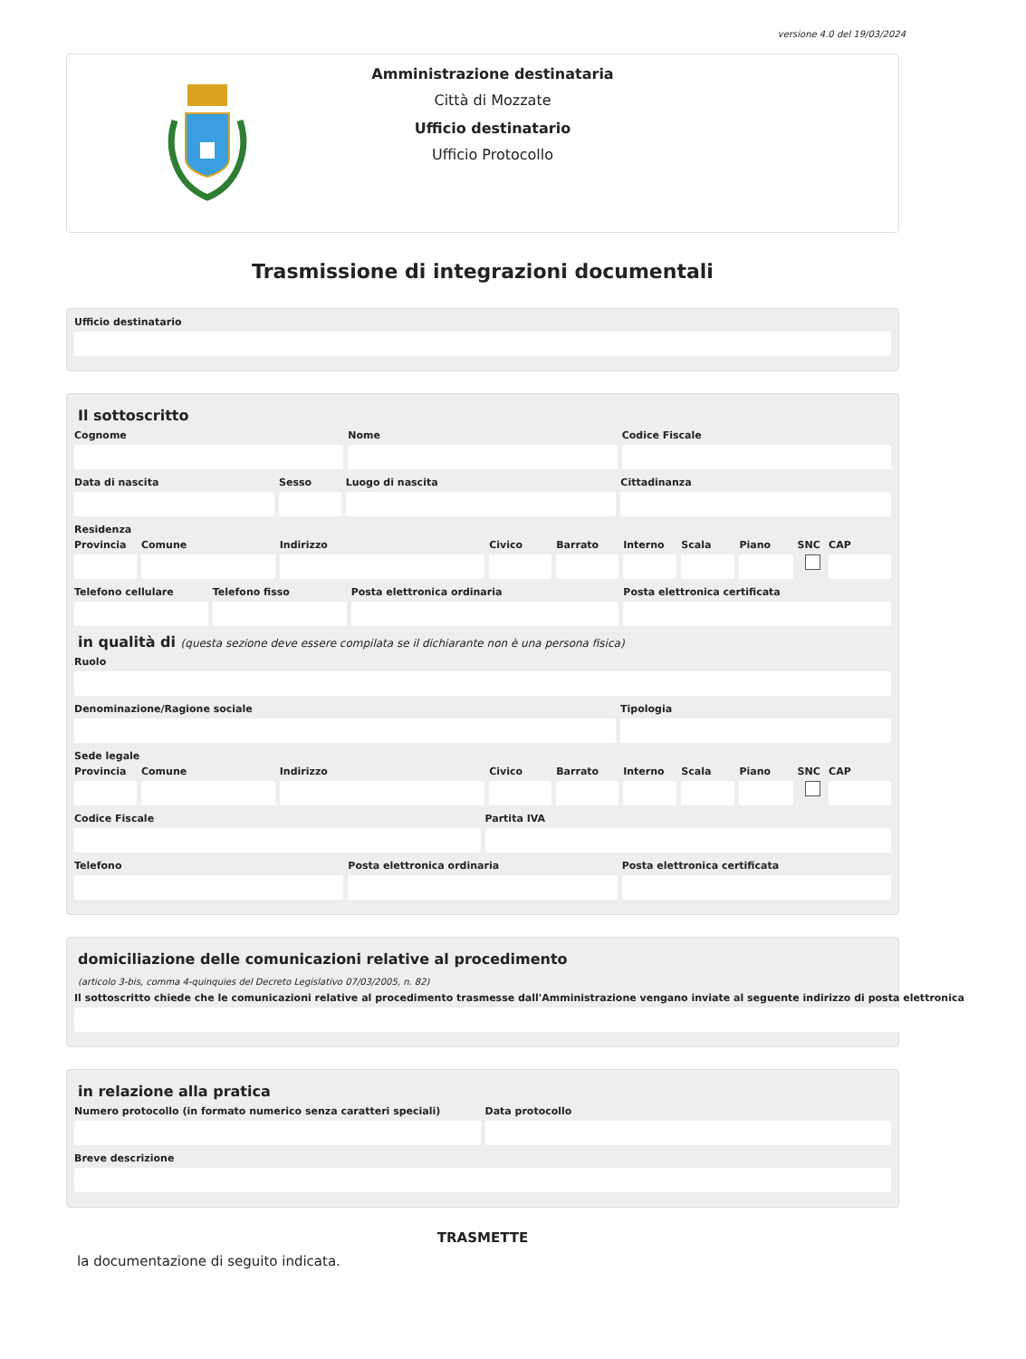versione 4.0 del 19/03/2024
Amministrazione destinataria
Città di Mozzate
Ufficio destinatario
Ufficio Protocollo
Trasmissione di integrazioni documentali
Ufficio destinatario
Il sottoscritto
Cognome Nome Codice Fiscale
Data di nascita Sesso Luogo di nascita Cittadinanza
Residenza
Provincia Comune Indirizzo Civico Barrato Interno Scala Piano SNC CAP
Telefono cellulare Telefono fisso Posta elettronica ordinaria Posta elettronica certificata
in qualità di (questa sezione deve essere compilata se il dichiarante non è una persona fisica)
Ruolo
Denominazione/Ragione sociale Tipologia
Sede legale
Provincia Comune Indirizzo Civico Barrato Interno Scala Piano SNC CAP
Codice Fiscale Partita IVA
Telefono Posta elettronica ordinaria Posta elettronica certificata
domiciliazione delle comunicazioni relative al procedimento
(articolo 3-bis, comma 4-quinquies del Decreto Legislativo 07/03/2005, n. 82)
Il sottoscritto chiede che le comunicazioni relative al procedimento trasmesse dall'Amministrazione vengano inviate al seguente indirizzo di posta elettronica
in relazione alla pratica
Numero protocollo (in formato numerico senza caratteri speciali)
Data protocollo
Breve descrizione
TRASMETTE
la documentazione di seguito indicata.